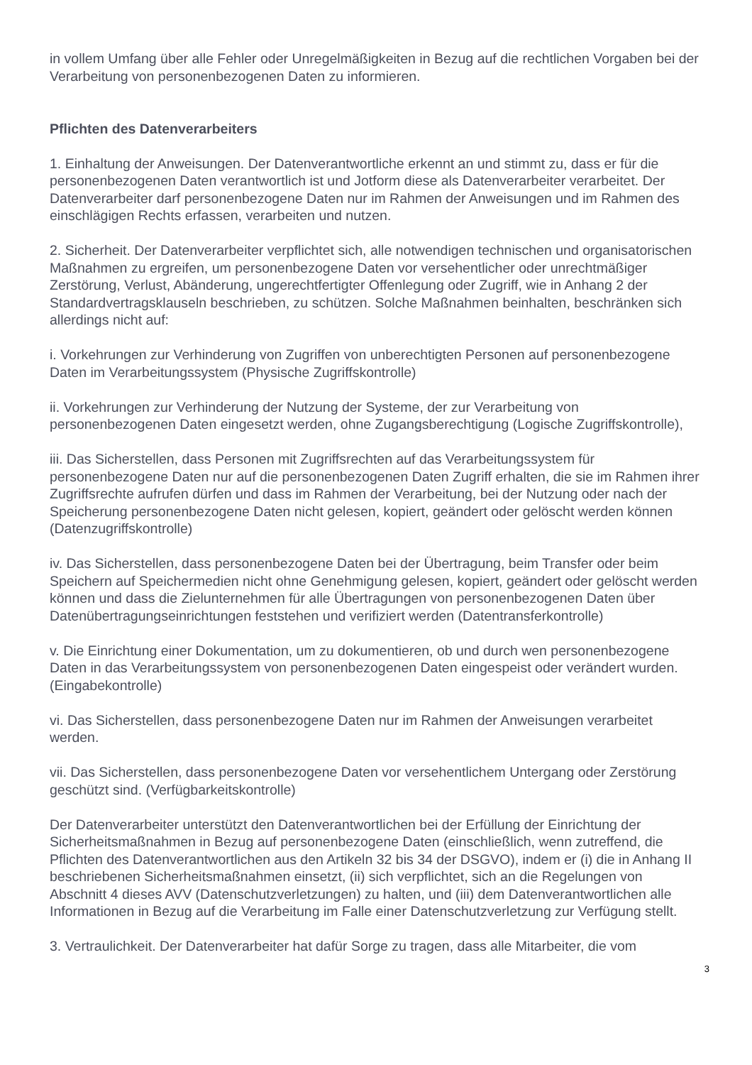in vollem Umfang über alle Fehler oder Unregelmäßigkeiten in Bezug auf die rechtlichen Vorgaben bei der Verarbeitung von personenbezogenen Daten zu informieren.
Pflichten des Datenverarbeiters
1. Einhaltung der Anweisungen. Der Datenverantwortliche erkennt an und stimmt zu, dass er für die personenbezogenen Daten verantwortlich ist und Jotform diese als Datenverarbeiter verarbeitet. Der Datenverarbeiter darf personenbezogene Daten nur im Rahmen der Anweisungen und im Rahmen des einschlägigen Rechts erfassen, verarbeiten und nutzen.
2. Sicherheit. Der Datenverarbeiter verpflichtet sich, alle notwendigen technischen und organisatorischen Maßnahmen zu ergreifen, um personenbezogene Daten vor versehentlicher oder unrechtmäßiger Zerstörung, Verlust, Abänderung, ungerechtfertigter Offenlegung oder Zugriff, wie in Anhang 2 der Standardvertragsklauseln beschrieben, zu schützen. Solche Maßnahmen beinhalten, beschränken sich allerdings nicht auf:
i. Vorkehrungen zur Verhinderung von Zugriffen von unberechtigten Personen auf personenbezogene Daten im Verarbeitungssystem (Physische Zugriffskontrolle)
ii. Vorkehrungen zur Verhinderung der Nutzung der Systeme, der zur Verarbeitung von personenbezogenen Daten eingesetzt werden, ohne Zugangsberechtigung (Logische Zugriffskontrolle),
iii. Das Sicherstellen, dass Personen mit Zugriffsrechten auf das Verarbeitungssystem für personenbezogene Daten nur auf die personenbezogenen Daten Zugriff erhalten, die sie im Rahmen ihrer Zugriffsrechte aufrufen dürfen und dass im Rahmen der Verarbeitung, bei der Nutzung oder nach der Speicherung personenbezogene Daten nicht gelesen, kopiert, geändert oder gelöscht werden können (Datenzugriffskontrolle)
iv. Das Sicherstellen, dass personenbezogene Daten bei der Übertragung, beim Transfer oder beim Speichern auf Speichermedien nicht ohne Genehmigung gelesen, kopiert, geändert oder gelöscht werden können und dass die Zielunternehmen für alle Übertragungen von personenbezogenen Daten über Datenübertragungseinrichtungen feststehen und verifiziert werden (Datentransferkontrolle)
v. Die Einrichtung einer Dokumentation, um zu dokumentieren, ob und durch wen personenbezogene Daten in das Verarbeitungssystem von personenbezogenen Daten eingespeist oder verändert wurden. (Eingabekontrolle)
vi. Das Sicherstellen, dass personenbezogene Daten nur im Rahmen der Anweisungen verarbeitet werden.
vii. Das Sicherstellen, dass personenbezogene Daten vor versehentlichem Untergang oder Zerstörung geschützt sind. (Verfügbarkeitskontrolle)
Der Datenverarbeiter unterstützt den Datenverantwortlichen bei der Erfüllung der Einrichtung der Sicherheitsmaßnahmen in Bezug auf personenbezogene Daten (einschließlich, wenn zutreffend, die Pflichten des Datenverantwortlichen aus den Artikeln 32 bis 34 der DSGVO), indem er (i) die in Anhang II beschriebenen Sicherheitsmaßnahmen einsetzt, (ii) sich verpflichtet, sich an die Regelungen von Abschnitt 4 dieses AVV (Datenschutzverletzungen) zu halten, und (iii) dem Datenverantwortlichen alle Informationen in Bezug auf die Verarbeitung im Falle einer Datenschutzverletzung zur Verfügung stellt.
3. Vertraulichkeit. Der Datenverarbeiter hat dafür Sorge zu tragen, dass alle Mitarbeiter, die vom
3